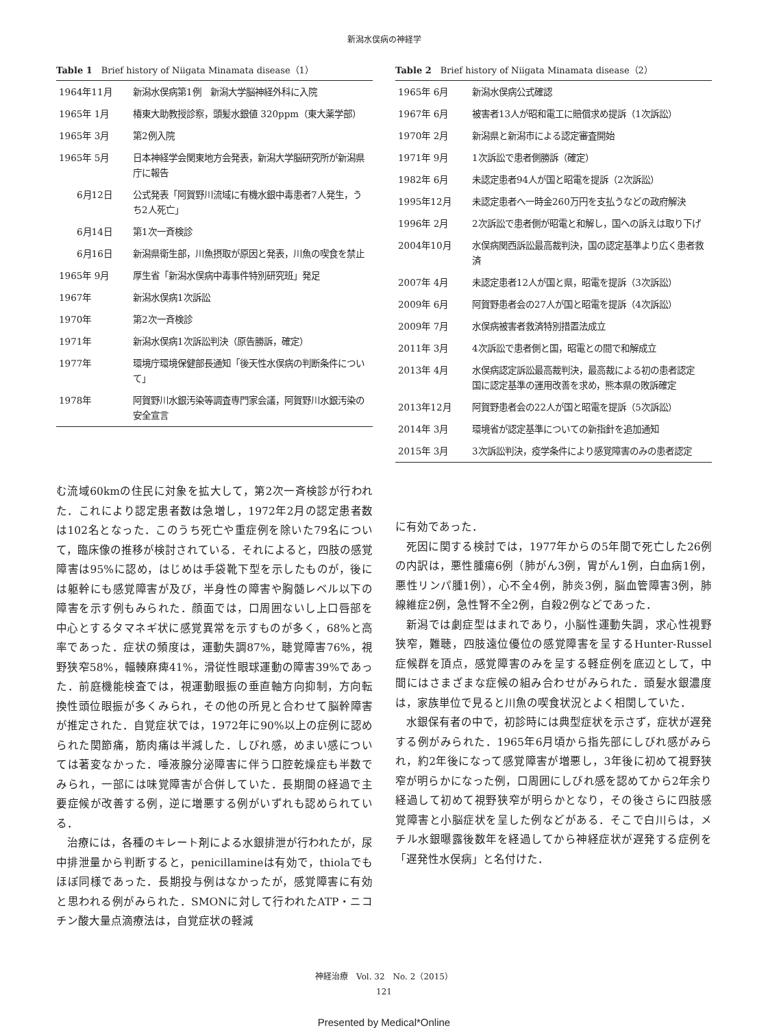新潟水俣病の神経学
Table 1　Brief history of Niigata Minamata disease（1）
| 1964年11月 | 新潟水俣病第1例 新潟大学脳神経外科に入院 |
| 1965年 1月 | 椿東大助教授診察，頭髪水銀値 320ppm（東大薬学部） |
| 1965年 3月 | 第2例入院 |
| 1965年 5月 | 日本神経学会関東地方会発表，新潟大学脳研究所が新潟県庁に報告 |
| 6月12日 | 公式発表「阿賀野川流域に有機水銀中毒患者7人発生，うち2人死亡」 |
| 6月14日 | 第1次一斉検診 |
| 6月16日 | 新潟県衛生部，川魚摂取が原因と発表，川魚の喫食を禁止 |
| 1965年 9月 | 厚生省「新潟水俣病中毒事件特別研究班」発足 |
| 1967年 | 新潟水俣病1次訴訟 |
| 1970年 | 第2次一斉検診 |
| 1971年 | 新潟水俣病1次訴訟判決（原告勝訴，確定） |
| 1977年 | 環境庁環境保健部長通知「後天性水俣病の判断条件について」 |
| 1978年 | 阿賀野川水銀汚染等調査専門家会議，阿賀野川水銀汚染の安全宣言 |
む流域60kmの住民に対象を拡大して，第2次一斉検診が行われた．これにより認定患者数は急増し，1972年2月の認定患者数は102名となった．このうち死亡や重症例を除いた79名について，臨床像の推移が検討されている．それによると，四肢の感覚障害は95%に認め，はじめは手袋靴下型を示したものが，後には躯幹にも感覚障害が及び，半身性の障害や胸髄レベル以下の障害を示す例もみられた．顔面では，口周囲ないし上口唇部を中心とするタマネギ状に感覚異常を示すものが多く，68%と高率であった．症状の頻度は，運動失調87%，聴覚障害76%，視野狭窄58%，輻輳麻痺41%，滑従性眼球運動の障害39%であった．前庭機能検査では，視運動眼振の垂直軸方向抑制，方向転換性頭位眼振が多くみられ，その他の所見と合わせて脳幹障害が推定された．自覚症状では，1972年に90%以上の症例に認められた関節痛，筋肉痛は半減した．しびれ感，めまい感については著変なかった．唾液腺分泌障害に伴う口腔乾燥症も半数でみられ，一部には味覚障害が合併していた．長期間の経過で主要症候が改善する例，逆に増悪する例がいずれも認められている．
治療には，各種のキレート剤による水銀排泄が行われたが，尿中排泄量から判断すると，penicillamineは有効で，thiolaでもほぼ同様であった．長期投与例はなかったが，感覚障害に有効と思われる例がみられた．SMONに対して行われたATP・ニコチン酸大量点滴療法は，自覚症状の軽減
Table 2　Brief history of Niigata Minamata disease（2）
| 1965年 6月 | 新潟水俣病公式確認 |
| 1967年 6月 | 被害者13人が昭和電工に賠償求め提訴（1次訴訟） |
| 1970年 2月 | 新潟県と新潟市による認定審査開始 |
| 1971年 9月 | 1次訴訟で患者側勝訴（確定） |
| 1982年 6月 | 未認定患者94人が国と昭電を提訴（2次訴訟） |
| 1995年12月 | 未認定患者へ一時金260万円を支払うなどの政府解決 |
| 1996年 2月 | 2次訴訟で患者側が昭電と和解し，国への訴えは取り下げ |
| 2004年10月 | 水俣病関西訴訟最高裁判決，国の認定基準より広く患者救済 |
| 2007年 4月 | 未認定患者12人が国と県，昭電を提訴（3次訴訟） |
| 2009年 6月 | 阿賀野患者会の27人が国と昭電を提訴（4次訴訟） |
| 2009年 7月 | 水俣病被害者救済特別措置法成立 |
| 2011年 3月 | 4次訴訟で患者側と国，昭電との間で和解成立 |
| 2013年 4月 | 水俣病認定訴訟最高裁判決，最高裁による初の患者認定 国に認定基準の運用改善を求め，熊本県の敗訴確定 |
| 2013年12月 | 阿賀野患者会の22人が国と昭電を提訴（5次訴訟） |
| 2014年 3月 | 環境省が認定基準についての新指針を追加通知 |
| 2015年 3月 | 3次訴訟判決，疫学条件により感覚障害のみの患者認定 |
に有効であった．
死因に関する検討では，1977年からの5年間で死亡した26例の内訳は，悪性腫瘍6例（肺がん3例，胃がん1例，白血病1例，悪性リンパ腫1例），心不全4例，肺炎3例，脳血管障害3例，肺線維症2例，急性腎不全2例，自殺2例などであった．
新潟では劇症型はまれであり，小脳性運動失調，求心性視野狭窄，難聴，四肢遠位優位の感覚障害を呈するHunter-Russel症候群を頂点，感覚障害のみを呈する軽症例を底辺として，中間にはさまざまな症候の組み合わせがみられた．頭髪水銀濃度は，家族単位で見ると川魚の喫食状況とよく相関していた．
水銀保有者の中で，初診時には典型症状を示さず，症状が遅発する例がみられた．1965年6月頃から指先部にしびれ感がみられ，約2年後になって感覚障害が増悪し，3年後に初めて視野狭窄が明らかになった例，口周囲にしびれ感を認めてから2年余り経過して初めて視野狭窄が明らかとなり，その後さらに四肢感覚障害と小脳症状を呈した例などがある．そこで白川らは，メチル水銀曝露後数年を経過してから神経症状が遅発する症例を「遅発性水俣病」と名付けた．
神経治療　Vol. 32　No. 2（2015）
121
Presented by Medical*Online